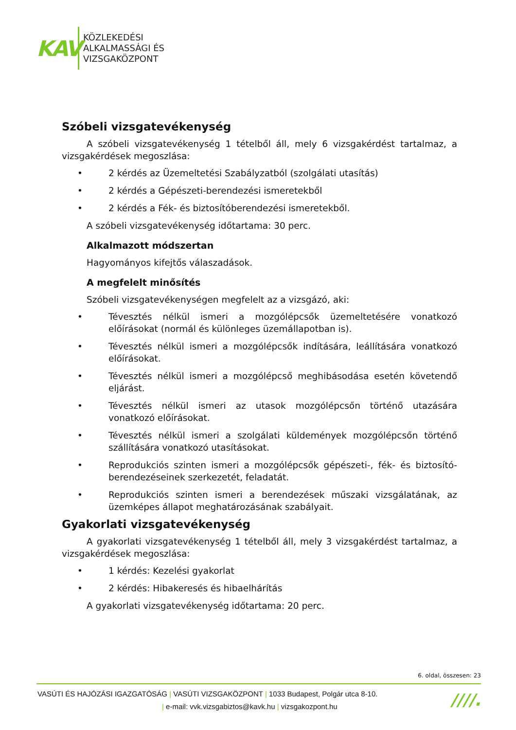KAV
KÖZLEKEDÉSI
ALKALMASSÁGI ÉS
VIZSGAKÖZPONT
Szóbeli vizsgatevékenység
A szóbeli vizsgatevékenység 1 tételből áll, mely 6 vizsgakérdést tartalmaz, a vizsgakérdések megoszlása:
• 2 kérdés az Üzemeltetési Szabályzatból (szolgálati utasítás)
• 2 kérdés a Gépészeti-berendezési ismeretekből
• 2 kérdés a Fék- és biztosítóberendezési ismeretekből.
A szóbeli vizsgatevékenység időtartama: 30 perc.
Alkalmazott módszertan
Hagyományos kifejtős válaszadások.
A megfelelt minősítés
Szóbeli vizsgatevékenységen megfelelt az a vizsgázó, aki:
• Tévesztés nélkül ismeri a mozgólépcsők üzemeltetésére vonatkozó előírásokat (normál és különleges üzemállapotban is).
• Tévesztés nélkül ismeri a mozgólépcsők indítására, leállítására vonatkozó előírásokat.
• Tévesztés nélkül ismeri a mozgólépcső meghibásodása esetén követendő eljárást.
• Tévesztés nélkül ismeri az utasok mozgólépcsőn történő utazására vonatkozó előírásokat.
• Tévesztés nélkül ismeri a szolgálati küldemények mozgólépcsőn történő szállítására vonatkozó utasításokat.
• Reprodukciós szinten ismeri a mozgólépcsők gépészeti-, fék- és biztosító-berendezéseinek szerkezetét, feladatát.
• Reprodukciós szinten ismeri a berendezések műszaki vizsgálatának, az üzemképes állapot meghatározásának szabályait.
Gyakorlati vizsgatevékenység
A gyakorlati vizsgatevékenység 1 tételből áll, mely 3 vizsgakérdést tartalmaz, a vizsgakérdések megoszlása:
• 1 kérdés: Kezelési gyakorlat
• 2 kérdés: Hibakeresés és hibaelhárítás
A gyakorlati vizsgatevékenység időtartama: 20 perc.
6. oldal, összesen: 23
VASÚTI ÉS HAJÓZÁSI IGAZGATÓSÁG | VASÚTI VIZSGAKÖZPONT | 1033 Budapest, Polgár utca 8-10.
| e-mail: vvk.vizsgabiztos@kavk.hu | vizsgakozpont.hu
////.